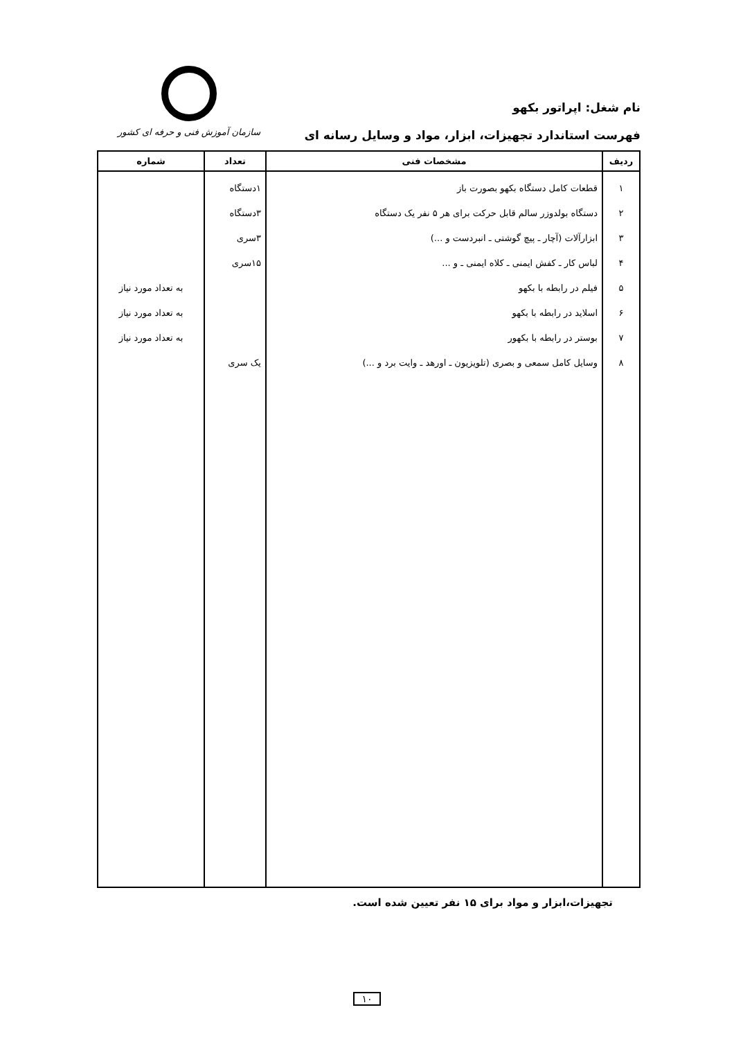نام شغل: اپراتور بکهو
فهرست استاندارد تجهیزات، ابزار، مواد و وسایل رسانه ای
سازمان آموزش فنی و حرفه ای کشور
| ردیف | مشخصات فنی | تعداد | شماره |
| --- | --- | --- | --- |
| ۱ ۲ ۳ ۴ ۵ ۶ ۷ ۸ | قطعات کامل دستگاه بکهو بصورت باز دستگاه بولدوزر سالم قابل حرکت برای هر ۵ نفر یک دستگاه ابزارآلات (آچار ـ پیچ گوشتی ـ انبردست و ...) لباس کار ـ کفش ایمنی ـ کلاه ایمنی ـ و ... فیلم در رابطه با بکهو اسلاید در رابطه با بکهو بوستر در رابطه با بکهور وسایل کامل سمعی و بصری (تلویزیون ـ اورهد ـ وایت برد و ...) | ۱دستگاه ۳دستگاه ۳سری ۱۵سری یک سری | به تعداد مورد نیاز به تعداد مورد نیاز به تعداد مورد نیاز |
تجهیزات،ابزار و مواد برای ۱۵ نفر تعیین شده است.
۱۰